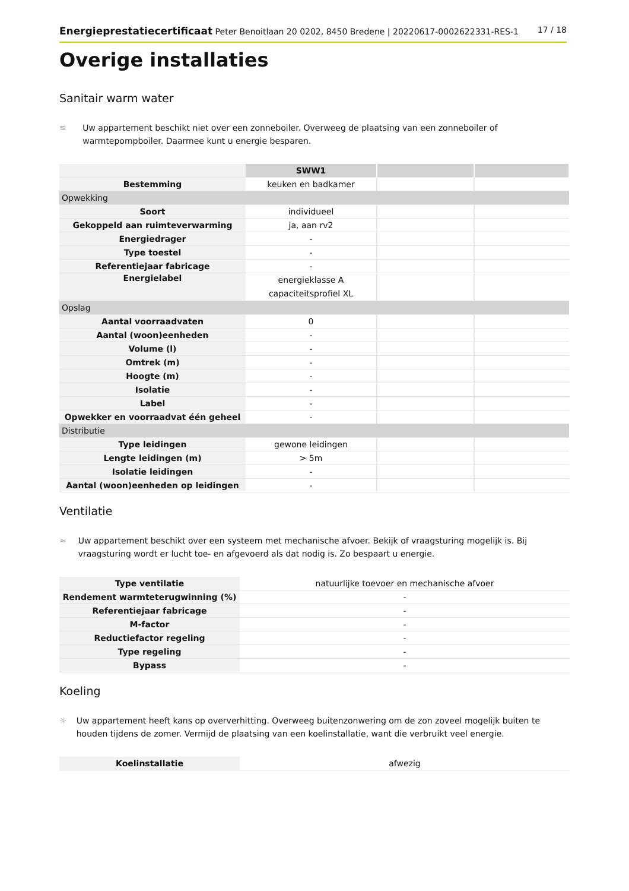Energieprestatiecertificaat Peter Benoitlaan 20 0202, 8450 Bredene | 20220617-0002622331-RES-1 17 / 18
Overige installaties
Sanitair warm water
≋ Uw appartement beschikt niet over een zonneboiler. Overweeg de plaatsing van een zonneboiler of warmtepompboiler. Daarmee kunt u energie besparen.
| | SWW1 | | |
| Bestemming | keuken en badkamer | | |
| Opwekking | | | |
| Soort | individueel | | |
| Gekoppeld aan ruimteverwarming | ja, aan rv2 | | |
| Energiedrager | - | | |
| Type toestel | - | | |
| Referentiejaar fabricage | - | | |
| Energielabel | energieklasse A capaciteitsprofiel XL | | |
| Opslag | | | |
| Aantal voorraadvaten | 0 | | |
| Aantal (woon)eenheden | - | | |
| Volume (l) | - | | |
| Omtrek (m) | - | | |
| Hoogte (m) | - | | |
| Isolatie | - | | |
| Label | - | | |
| Opwekker en voorraadvat één geheel | - | | |
| Distributie | | | |
| Type leidingen | gewone leidingen | | |
| Lengte leidingen (m) | > 5m | | |
| Isolatie leidingen | - | | |
| Aantal (woon)eenheden op leidingen | - | | |
Ventilatie
≈ Uw appartement beschikt over een systeem met mechanische afvoer. Bekijk of vraagsturing mogelijk is. Bij vraagsturing wordt er lucht toe- en afgevoerd als dat nodig is. Zo bespaart u energie.
| Type ventilatie | natuurlijke toevoer en mechanische afvoer |
| Rendement warmteterugwinning (%) | - |
| Referentiejaar fabricage | - |
| M-factor | - |
| Reductiefactor regeling | - |
| Type regeling | - |
| Bypass | - |
Koeling
☼ Uw appartement heeft kans op oververhitting. Overweeg buitenzonwering om de zon zoveel mogelijk buiten te houden tijdens de zomer. Vermijd de plaatsing van een koelinstallatie, want die verbruikt veel energie.
| Koelinstallatie | afwezig |